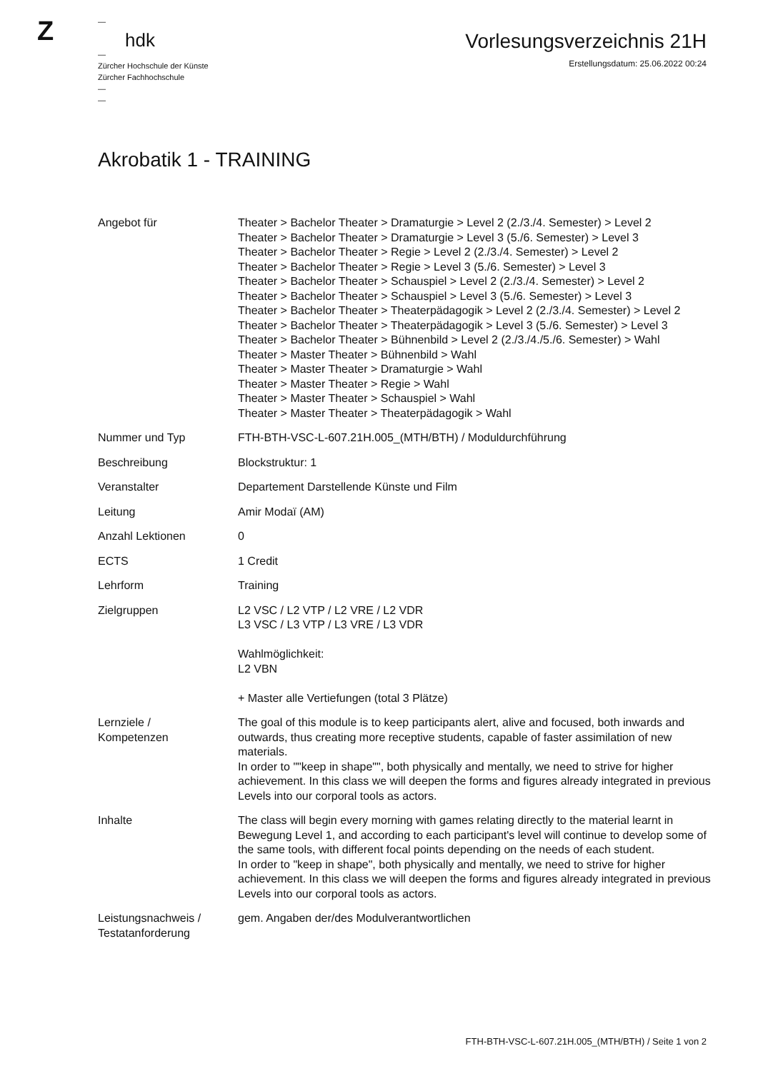Z
—
hdk
—
Zürcher Hochschule der Künste
Zürcher Fachhochschule
—
—
Vorlesungsverzeichnis 21H
Erstellungsdatum: 25.06.2022 00:24
Akrobatik 1 - TRAINING
| Angebot für | Theater > Bachelor Theater > Dramaturgie > Level 2 (2./3./4. Semester) > Level 2 Theater > Bachelor Theater > Dramaturgie > Level 3 (5./6. Semester) > Level 3 Theater > Bachelor Theater > Regie > Level 2 (2./3./4. Semester) > Level 2 Theater > Bachelor Theater > Regie > Level 3 (5./6. Semester) > Level 3 Theater > Bachelor Theater > Schauspiel > Level 2 (2./3./4. Semester) > Level 2 Theater > Bachelor Theater > Schauspiel > Level 3 (5./6. Semester) > Level 3 Theater > Bachelor Theater > Theaterpädagogik > Level 2 (2./3./4. Semester) > Level 2 Theater > Bachelor Theater > Theaterpädagogik > Level 3 (5./6. Semester) > Level 3 Theater > Bachelor Theater > Bühnenbild > Level 2 (2./3./4./5./6. Semester) > Wahl Theater > Master Theater > Bühnenbild > Wahl Theater > Master Theater > Dramaturgie > Wahl Theater > Master Theater > Regie > Wahl Theater > Master Theater > Schauspiel > Wahl Theater > Master Theater > Theaterpädagogik > Wahl |
| Nummer und Typ | FTH-BTH-VSC-L-607.21H.005_(MTH/BTH) / Moduldurchführung |
| Beschreibung | Blockstruktur: 1 |
| Veranstalter | Departement Darstellende Künste und Film |
| Leitung | Amir Modaï (AM) |
| Anzahl Lektionen | 0 |
| ECTS | 1 Credit |
| Lehrform | Training |
| Zielgruppen | L2 VSC / L2 VTP / L2 VRE / L2 VDR L3 VSC / L3 VTP / L3 VRE / L3 VDR Wahlmöglichkeit: L2 VBN + Master alle Vertiefungen (total 3 Plätze) |
| Lernziele / Kompetenzen | The goal of this module is to keep participants alert, alive and focused, both inwards and outwards, thus creating more receptive students, capable of faster assimilation of new materials. In order to ""keep in shape"", both physically and mentally, we need to strive for higher achievement. In this class we will deepen the forms and figures already integrated in previous Levels into our corporal tools as actors. |
| Inhalte | The class will begin every morning with games relating directly to the material learnt in Bewegung Level 1, and according to each participant's level will continue to develop some of the same tools, with different focal points depending on the needs of each student. In order to "keep in shape", both physically and mentally, we need to strive for higher achievement. In this class we will deepen the forms and figures already integrated in previous Levels into our corporal tools as actors. |
| Leistungsnachweis / Testatanforderung | gem. Angaben der/des Modulverantwortlichen |
FTH-BTH-VSC-L-607.21H.005_(MTH/BTH) / Seite 1 von 2